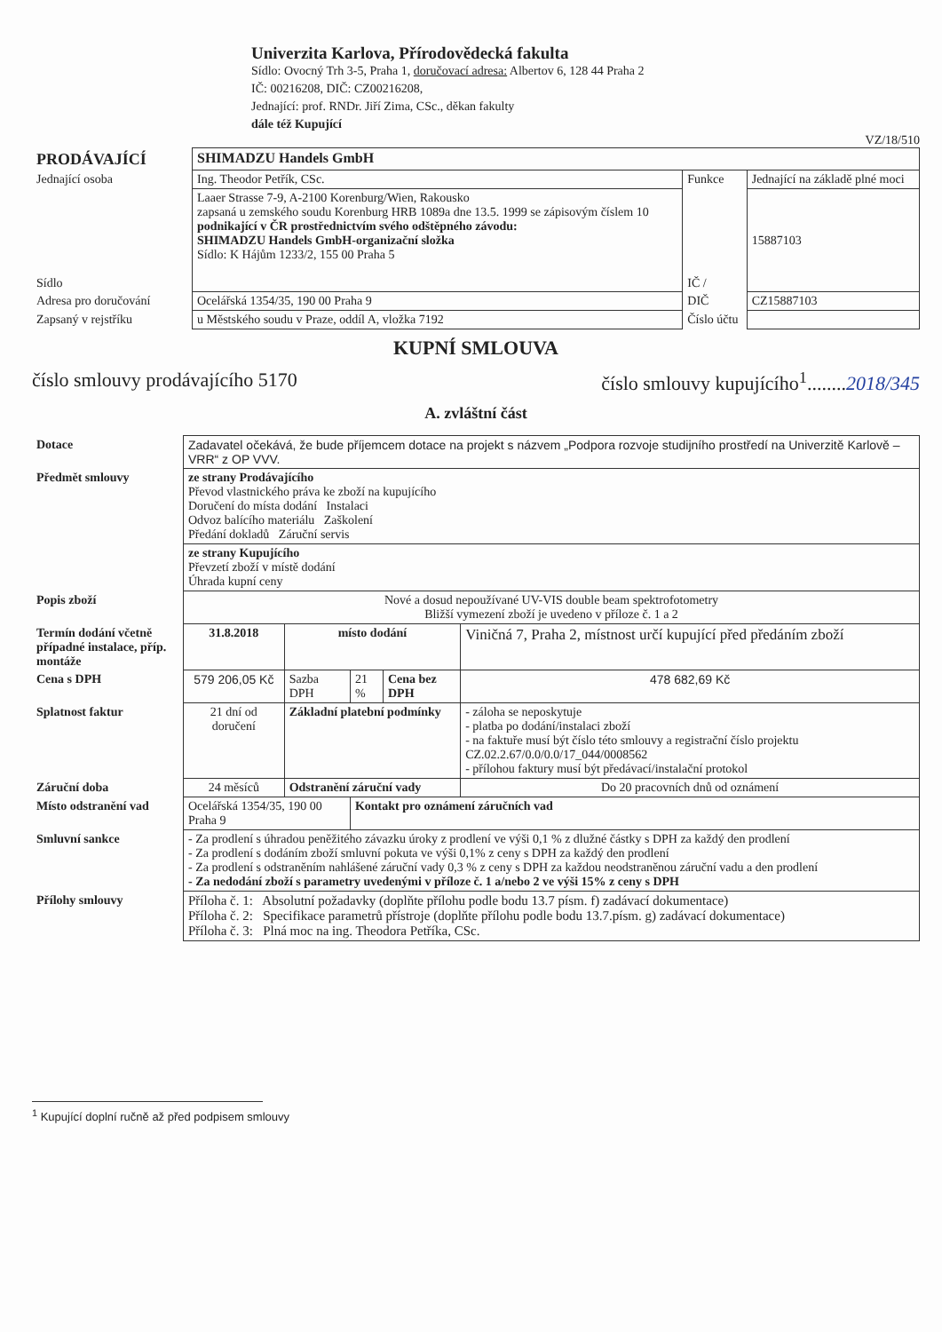Univerzita Karlova, Přírodovědecká fakulta
Sídlo: Ovocný Trh 3-5, Praha 1, doručovací adresa: Albertov 6, 128 44 Praha 2
IČ: 00216208, DIČ: CZ00216208,
Jednající: prof. RNDr. Jiří Zima, CSc., děkan fakulty
dále též Kupující
VZ/18/510
| PRODÁVAJÍCÍ | SHIMADZU Handels GmbH | | |
| Jednající osoba | Ing. Theodor Petřík, CSc. | Funkce | Jednající na základě plné moci |
| Sídlo | Laaer Strasse 7-9, A-2100 Korenburg/Wien, Rakousko zapsaná u zemského soudu Korenburg HRB 1089a dne 13.5. 1999 se zápisovým číslem 10 podnikající v ČR prostřednictvím svého odštěpného závodu: SHIMADZU Handels GmbH-organizační složka Sídlo: K Hájům 1233/2, 155 00 Praha 5 | IČ / | 15887103 |
| Adresa pro doručování | Ocelářská 1354/35, 190 00 Praha 9 | DIČ | CZ15887103 |
| Zapsaný v rejstříku | u Městského soudu v Praze, oddíl A, vložka 7192 | Číslo účtu | |
KUPNÍ SMLOUVA
číslo smlouvy prodávajícího 5170 číslo smlouvy kupujícího<sup>1</sup>........2018/345
A. zvláštní část
| Dotace | Zadavatel očekává, že bude příjemcem dotace na projekt s názvem „Podpora rozvoje studijního prostředí na Univerzitě Karlově – VRR“ z OP VVV. | | | | |
| Předmět smlouvy | ze strany Prodávajícího Převod vlastnického práva ke zboží na kupujícího Doručení do místa dodání Instalaci Odvoz balícího materiálu Zaškolení Předání dokladů Záruční servis | | | | |
| | ze strany Kupujícího Převzetí zboží v místě dodání Úhrada kupní ceny | | | | |
| Popis zboží | Nové a dosud nepoužívané UV-VIS double beam spektrofotometry Bližší vymezení zboží je uvedeno v příloze č. 1 a 2 | | | | |
| Termín dodání včetně případné instalace, příp. montáže | 31.8.2018 | místo dodání | | | Viničná 7, Praha 2, místnost určí kupující před předáním zboží |
| Cena s DPH | 579 206,05 Kč | Sazba DPH | 21 % | Cena bez DPH | 478 682,69 Kč |
| Splatnost faktur | 21 dní od doručení | Základní platební podmínky | | | - záloha se neposkytuje - platba po dodání/instalaci zboží - na faktuře musí být číslo této smlouvy a registrační číslo projektu CZ.02.2.67/0.0/0.0/17_044/0008562 - přílohou faktury musí být předávací/instalační protokol |
| Záruční doba | 24 měsíců | Odstranění záruční vady | | | Do 20 pracovních dnů od oznámení |
| Místo odstranění vad | Ocelářská 1354/35, 190 00 Praha 9 | | Kontakt pro oznámení záručních vad | | |
| Smluvní sankce | - Za prodlení s úhradou peněžitého závazku úroky z prodlení ve výši 0,1 % z dlužné částky s DPH za každý den prodlení - Za prodlení s dodáním zboží smluvní pokuta ve výši 0,1% z ceny s DPH za každý den prodlení - Za prodlení s odstraněním nahlášené záruční vady 0,3 % z ceny s DPH za každou neodstraněnou záruční vadu a den prodlení - Za nedodání zboží s parametry uvedenými v příloze č. 1 a/nebo 2 ve výši 15% z ceny s DPH | | | | |
| Přílohy smlouvy | Příloha č. 1: Absolutní požadavky (doplňte přílohu podle bodu 13.7 písm. f) zadávací dokumentace) Příloha č. 2: Specifikace parametrů přístroje (doplňte přílohu podle bodu 13.7.písm. g) zadávací dokumentace) Příloha č. 3: Plná moc na ing. Theodora Petříka, CSc. | | | | |
<sup>1</sup> Kupující doplní ručně až před podpisem smlouvy